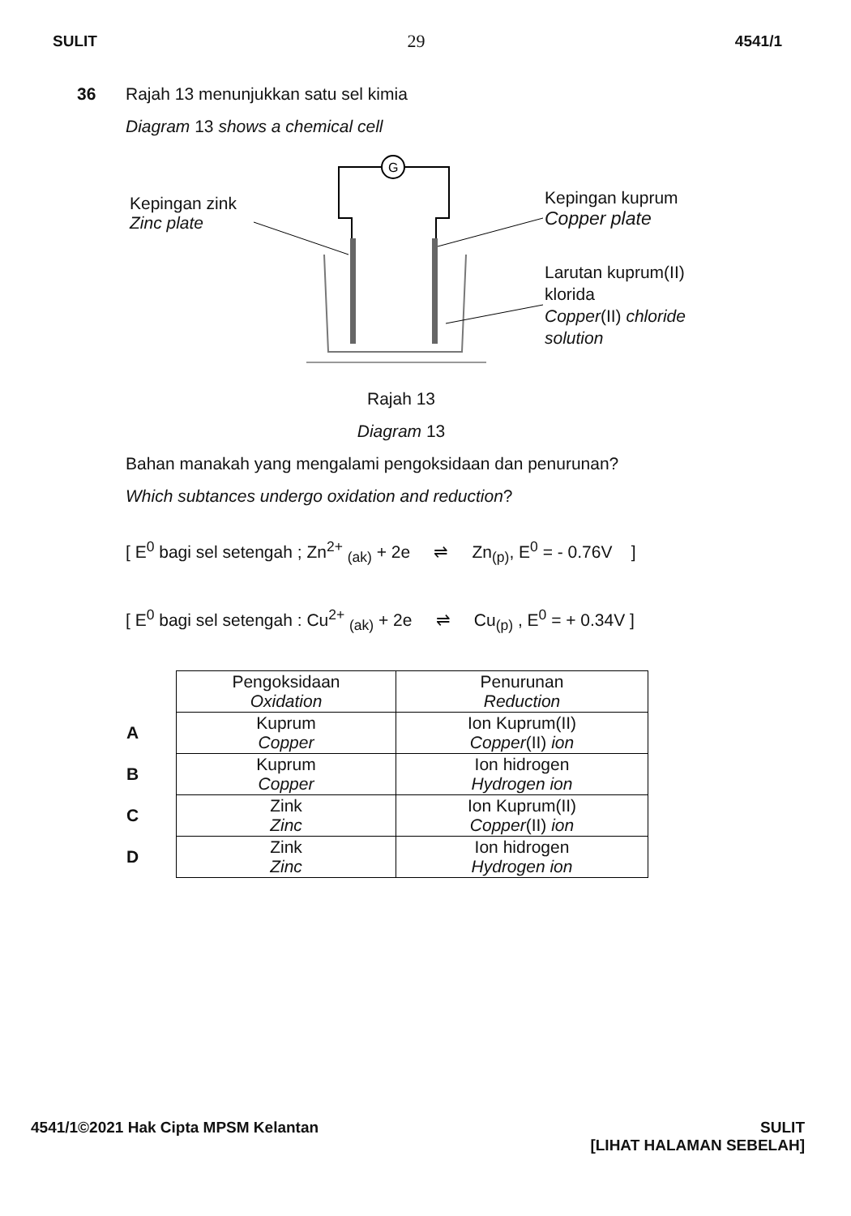SULIT 29 4541/1
36 Rajah 13 menunjukkan satu sel kimia
Diagram 13 shows a chemical cell
G
Kepingan zink
Zinc plate
Kepingan kuprum
Copper plate
Larutan kuprum(II)
klorida
Copper(II) chloride
solution
Rajah 13
Diagram 13
Bahan manakah yang mengalami pengoksidaan dan penurunan?
Which subtances undergo oxidation and reduction?
[ E<sup>0</sup> bagi sel setengah ; Zn<sup>2+</sup> <sub>(ak)</sub> + 2e ⇌ Zn<sub>(p)</sub>, E<sup>0</sup> = - 0.76V ]
[ E<sup>0</sup> bagi sel setengah : Cu<sup>2+</sup> <sub>(ak)</sub> + 2e ⇌ Cu<sub>(p)</sub> , E<sup>0</sup> = + 0.34V ]
| | Pengoksidaan Oxidation | Penurunan Reduction |
| A | Kuprum Copper | Ion Kuprum(II) Copper (II) ion |
| B | Kuprum Copper | Ion hidrogen Hydrogen ion |
| C | Zink Zinc | Ion Kuprum(II) Copper (II) ion |
| D | Zink Zinc | Ion hidrogen Hydrogen ion |
4541/1©2021 Hak Cipta MPSM Kelantan SULIT
[LIHAT HALAMAN SEBELAH]